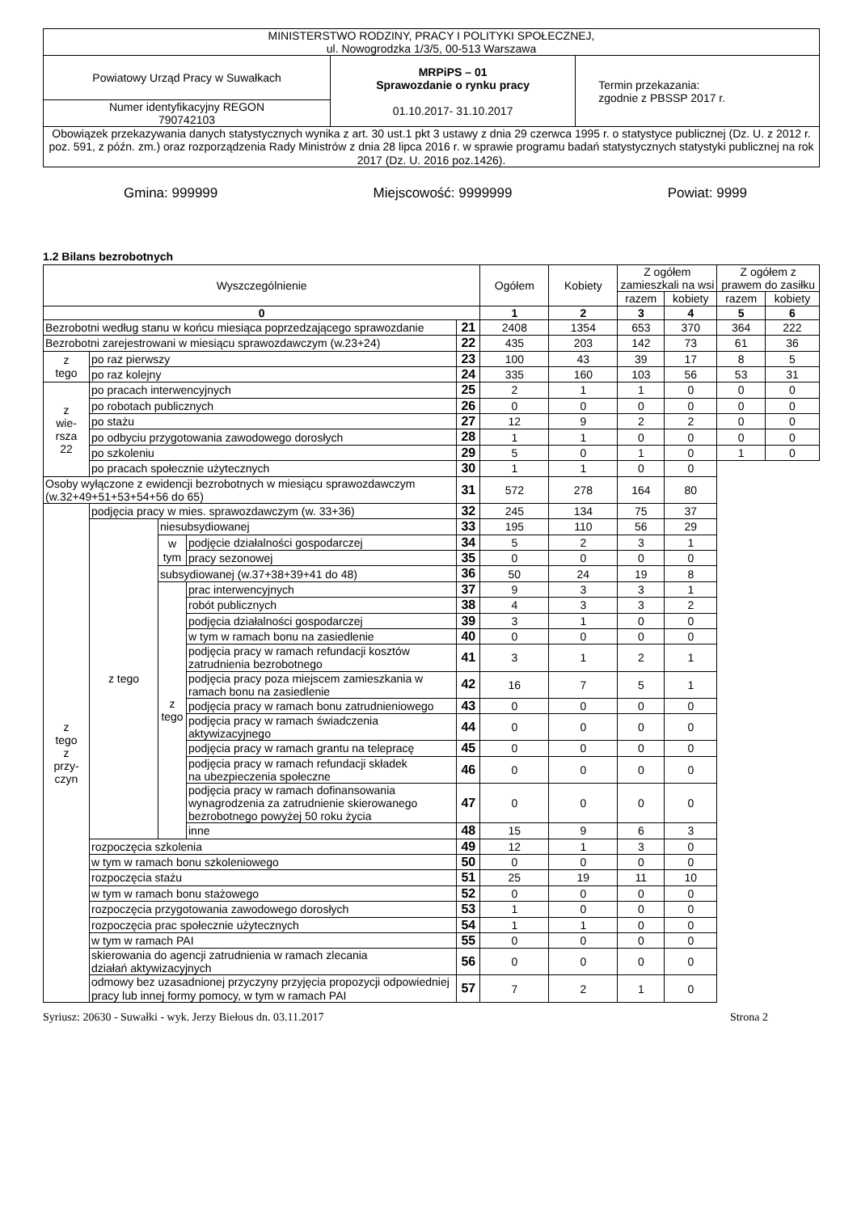| MINISTERSTWO RODZINY, PRACY I POLITYKI SPOŁECZNEJ, ul. Nowogrodzka 1/3/5, 00-513 Warszawa | | |
| Powiatowy Urząd Pracy w Suwałkach | MRPiPS – 01 Sprawozdanie o rynku pracy 01.10.2017- 31.10.2017 | Termin przekazania: zgodnie z PBSSP 2017 r. |
| Numer identyfikacyjny REGON 790742103 | | |
| Obowiązek przekazywania danych statystycznych wynika z art. 30 ust.1 pkt 3 ustawy z dnia 29 czerwca 1995 r. o statystyce publicznej (Dz. U. z 2012 r. poz. 591, z późn. zm.) oraz rozporządzenia Rady Ministrów z dnia 28 lipca 2016 r. w sprawie programu badań statystycznych statystyki publicznej na rok 2017 (Dz. U. 2016 poz.1426). | | |
Gmina: 999999 Miejscowość: 9999999 Powiat: 9999
1.2 Bilans bezrobotnych
| Wyszczególnienie | | | | | Ogółem | Kobiety | Z ogółem zamieszkali na wsi | | Z ogółem z prawem do zasiłku | |
| --- | --- | --- | --- | --- | --- | --- | --- | --- | --- | --- |
| | | | | | | | razem | kobiety | razem | kobiety |
| 0 | | | | | 1 | 2 | 3 | 4 | 5 | 6 |
| Bezrobotni według stanu w końcu miesiąca poprzedzającego sprawozdanie | | | | 21 | 2408 | 1354 | 653 | 370 | 364 | 222 |
| Bezrobotni zarejestrowani w miesiącu sprawozdawczym (w.23+24) | | | | 22 | 435 | 203 | 142 | 73 | 61 | 36 |
| z tego | po raz pierwszy | | | 23 | 100 | 43 | 39 | 17 | 8 | 5 |
| | po raz kolejny | | | 24 | 335 | 160 | 103 | 56 | 53 | 31 |
| z wie- rsza 22 | po pracach interwencyjnych | | | 25 | 2 | 1 | 1 | 0 | 0 | 0 |
| | po robotach publicznych | | | 26 | 0 | 0 | 0 | 0 | 0 | 0 |
| | po stażu | | | 27 | 12 | 9 | 2 | 2 | 0 | 0 |
| | po odbyciu przygotowania zawodowego dorosłych | | | 28 | 1 | 1 | 0 | 0 | 0 | 0 |
| | po szkoleniu | | | 29 | 5 | 0 | 1 | 0 | 1 | 0 |
| | po pracach społecznie użytecznych | | | 30 | 1 | 1 | 0 | 0 | | |
| Osoby wyłączone z ewidencji bezrobotnych w miesiącu sprawozdawczym (w.32+49+51+53+54+56 do 65) | | | | 31 | 572 | 278 | 164 | 80 | | |
| z tego z przy- czyn | podjęcia pracy w mies. sprawozdawczym (w. 33+36) | | | 32 | 245 | 134 | 75 | 37 | | |
| | z tego | niesubsydiowanej | | 33 | 195 | 110 | 56 | 29 | | |
| | | w tym | podjęcie działalności gospodarczej | 34 | 5 | 2 | 3 | 1 | | |
| | | | pracy sezonowej | 35 | 0 | 0 | 0 | 0 | | |
| | | subsydiowanej (w.37+38+39+41 do 48) | | 36 | 50 | 24 | 19 | 8 | | |
| | | z tego | prac interwencyjnych | 37 | 9 | 3 | 3 | 1 | | |
| | | | robót publicznych | 38 | 4 | 3 | 3 | 2 | | |
| | | | podjęcia działalności gospodarczej | 39 | 3 | 1 | 0 | 0 | | |
| | | | w tym w ramach bonu na zasiedlenie | 40 | 0 | 0 | 0 | 0 | | |
| | | | podjęcia pracy w ramach refundacji kosztów zatrudnienia bezrobotnego | 41 | 3 | 1 | 2 | 1 | | |
| | | | podjęcia pracy poza miejscem zamieszkania w ramach bonu na zasiedlenie | 42 | 16 | 7 | 5 | 1 | | |
| | | | podjęcia pracy w ramach bonu zatrudnieniowego | 43 | 0 | 0 | 0 | 0 | | |
| | | | podjęcia pracy w ramach świadczenia aktywizacyjnego | 44 | 0 | 0 | 0 | 0 | | |
| | | | podjęcia pracy w ramach grantu na telepracę | 45 | 0 | 0 | 0 | 0 | | |
| | | | podjęcia pracy w ramach refundacji składek na ubezpieczenia społeczne | 46 | 0 | 0 | 0 | 0 | | |
| | | | podjęcia pracy w ramach dofinansowania wynagrodzenia za zatrudnienie skierowanego bezrobotnego powyżej 50 roku życia | 47 | 0 | 0 | 0 | 0 | | |
| | | | inne | 48 | 15 | 9 | 6 | 3 | | |
| | rozpoczęcia szkolenia | | | 49 | 12 | 1 | 3 | 0 | | |
| | w tym w ramach bonu szkoleniowego | | | 50 | 0 | 0 | 0 | 0 | | |
| | rozpoczęcia stażu | | | 51 | 25 | 19 | 11 | 10 | | |
| | w tym w ramach bonu stażowego | | | 52 | 0 | 0 | 0 | 0 | | |
| | rozpoczęcia przygotowania zawodowego dorosłych | | | 53 | 1 | 0 | 0 | 0 | | |
| | rozpoczęcia prac społecznie użytecznych | | | 54 | 1 | 1 | 0 | 0 | | |
| | w tym w ramach PAI | | | 55 | 0 | 0 | 0 | 0 | | |
| | skierowania do agencji zatrudnienia w ramach zlecania działań aktywizacyjnych | | | 56 | 0 | 0 | 0 | 0 | | |
| | odmowy bez uzasadnionej przyczyny przyjęcia propozycji odpowiedniej pracy lub innej formy pomocy, w tym w ramach PAI | | | 57 | 7 | 2 | 1 | 0 | | |
Syriusz: 20630 - Suwałki - wyk. Jerzy Biełous dn. 03.11.2017 Strona 2